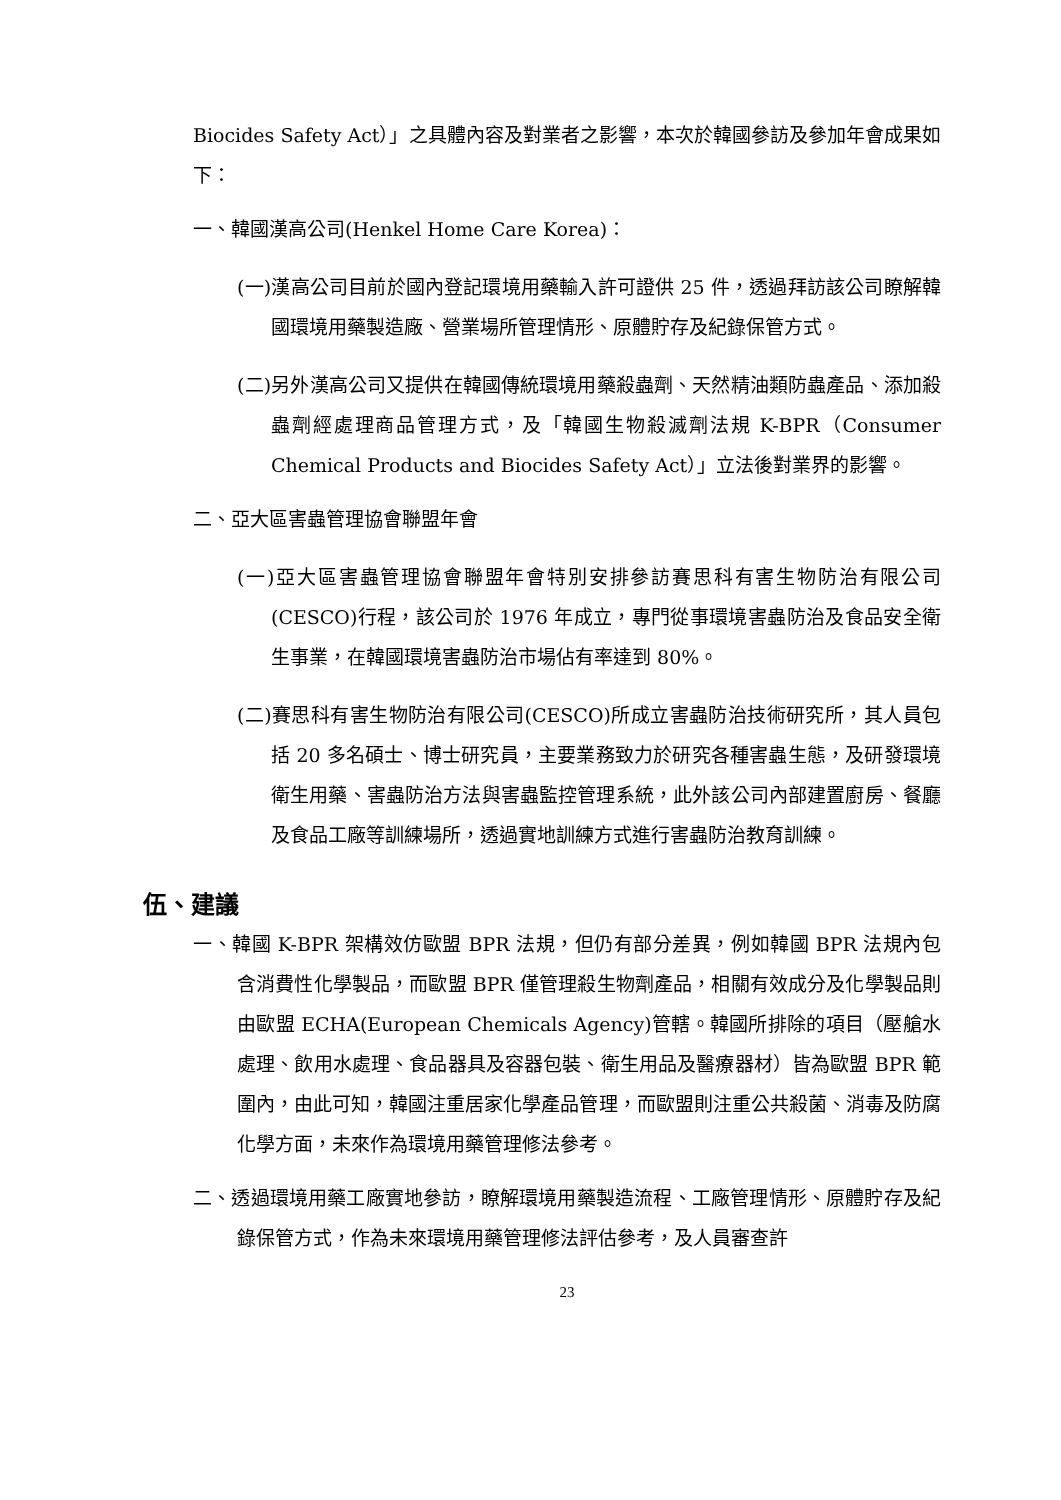Biocides Safety Act）」之具體內容及對業者之影響，本次於韓國參訪及參加年會成果如下：
一、韓國漢高公司(Henkel Home Care Korea)：
(一)漢高公司目前於國內登記環境用藥輸入許可證供 25 件，透過拜訪該公司瞭解韓國環境用藥製造廠、營業場所管理情形、原體貯存及紀錄保管方式。
(二)另外漢高公司又提供在韓國傳統環境用藥殺蟲劑、天然精油類防蟲產品、添加殺蟲劑經處理商品管理方式，及「韓國生物殺滅劑法規 K-BPR（Consumer Chemical Products and Biocides Safety Act）」立法後對業界的影響。
二、亞大區害蟲管理協會聯盟年會
(一)亞大區害蟲管理協會聯盟年會特別安排參訪賽思科有害生物防治有限公司(CESCO)行程，該公司於 1976 年成立，專門從事環境害蟲防治及食品安全衛生事業，在韓國環境害蟲防治市場佔有率達到 80%。
(二)賽思科有害生物防治有限公司(CESCO)所成立害蟲防治技術研究所，其人員包括 20 多名碩士、博士研究員，主要業務致力於研究各種害蟲生態，及研發環境衛生用藥、害蟲防治方法與害蟲監控管理系統，此外該公司內部建置廚房、餐廳及食品工廠等訓練場所，透過實地訓練方式進行害蟲防治教育訓練。
伍、建議
一、韓國 K-BPR 架構效仿歐盟 BPR 法規，但仍有部分差異，例如韓國 BPR 法規內包含消費性化學製品，而歐盟 BPR 僅管理殺生物劑產品，相關有效成分及化學製品則由歐盟 ECHA(European Chemicals Agency)管轄。韓國所排除的項目（壓艙水處理、飲用水處理、食品器具及容器包裝、衛生用品及醫療器材）皆為歐盟 BPR 範圍內，由此可知，韓國注重居家化學產品管理，而歐盟則注重公共殺菌、消毒及防腐化學方面，未來作為環境用藥管理修法參考。
二、透過環境用藥工廠實地參訪，瞭解環境用藥製造流程、工廠管理情形、原體貯存及紀錄保管方式，作為未來環境用藥管理修法評估參考，及人員審查許
23